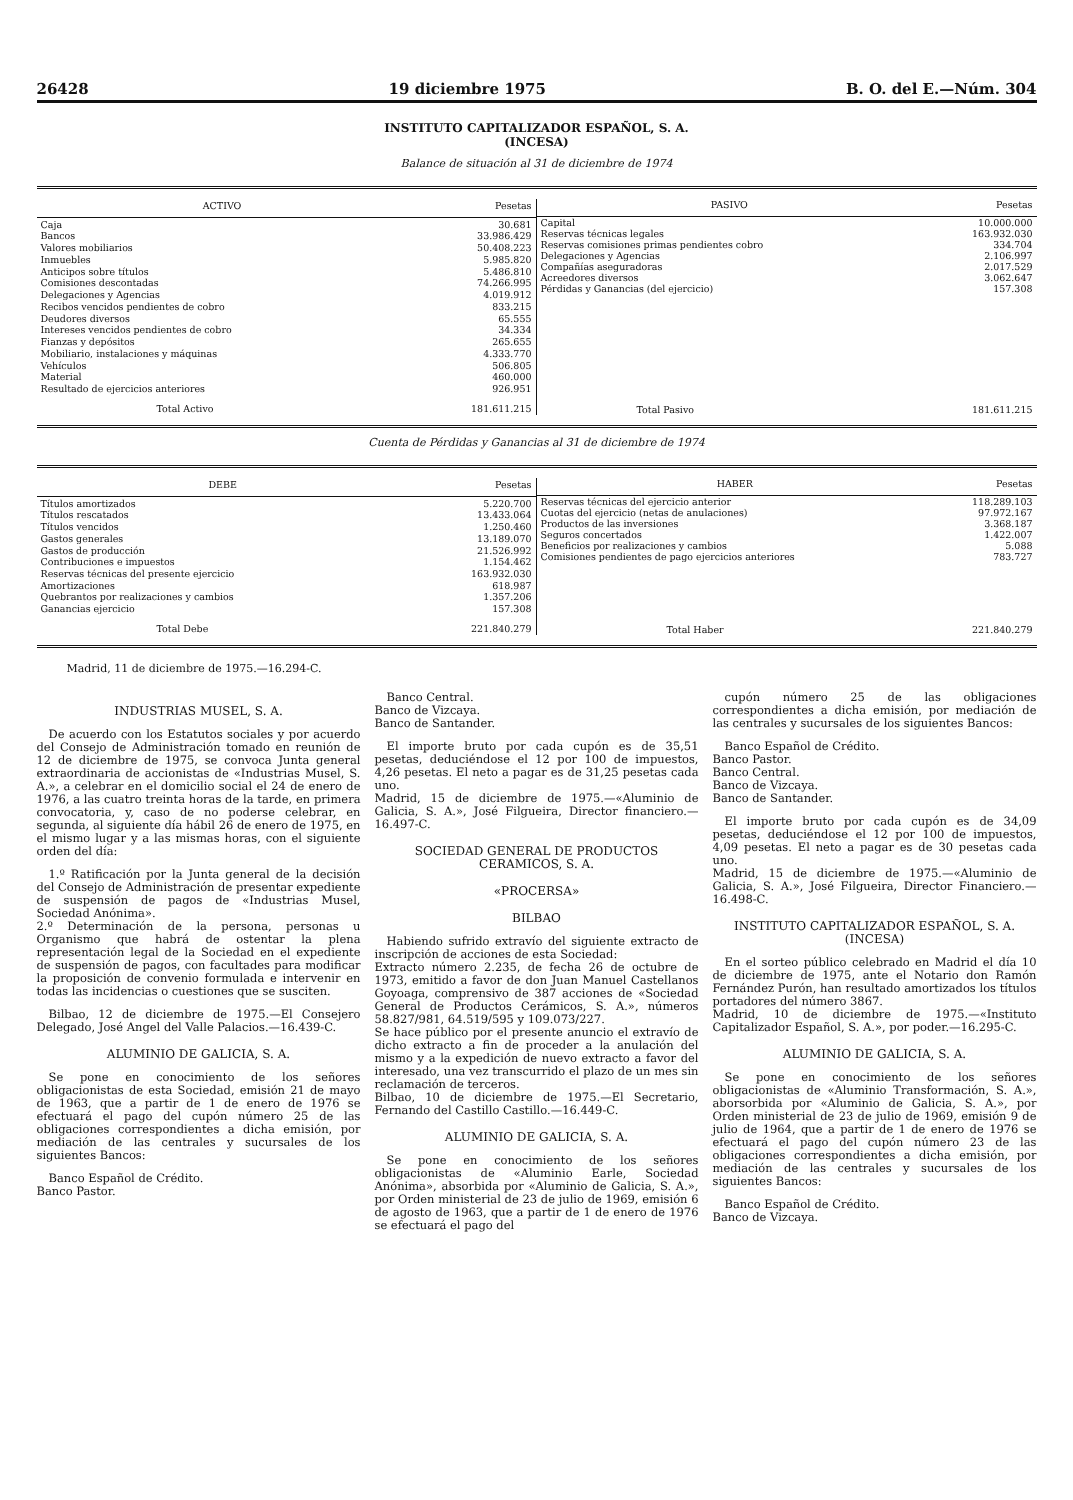26428 19 diciembre 1975 B. O. del E.—Núm. 304
INSTITUTO CAPITALIZADOR ESPAÑOL, S. A.
(INCESA)
Balance de situación al 31 de diciembre de 1974
| ACTIVO | Pesetas |
| --- | --- |
| Caja | 30.681 |
| Bancos | 33.986.429 |
| Valores mobiliarios | 50.408.223 |
| Inmuebles | 5.985.820 |
| Anticipos sobre títulos | 5.486.810 |
| Comisiones descontadas | 74.266.995 |
| Delegaciones y Agencias | 4.019.912 |
| Recibos vencidos pendientes de cobro | 833.215 |
| Deudores diversos | 65.555 |
| Intereses vencidos pendientes de cobro | 34.334 |
| Fianzas y depósitos | 265.655 |
| Mobiliario, instalaciones y máquinas | 4.333.770 |
| Vehículos | 506.805 |
| Material | 460.000 |
| Resultado de ejercicios anteriores | 926.951 |
| Total Activo | 181.611.215 |
| PASIVO | Pesetas |
| --- | --- |
| Capital | 10.000.000 |
| Reservas técnicas legales | 163.932.030 |
| Reservas comisiones primas pendientes cobro | 334.704 |
| Delegaciones y Agencias | 2.106.997 |
| Compañías aseguradoras | 2.017.529 |
| Acreedores diversos | 3.062.647 |
| Pérdidas y Ganancias (del ejercicio) | 157.308 |
| Total Pasivo | 181.611.215 |
Cuenta de Pérdidas y Ganancias al 31 de diciembre de 1974
| DEBE | Pesetas |
| --- | --- |
| Títulos amortizados | 5.220.700 |
| Títulos rescatados | 13.433.064 |
| Títulos vencidos | 1.250.460 |
| Gastos generales | 13.189.070 |
| Gastos de producción | 21.526.992 |
| Contribuciones e impuestos | 1.154.462 |
| Reservas técnicas del presente ejercicio | 163.932.030 |
| Amortizaciones | 618.987 |
| Quebrantos por realizaciones y cambios | 1.357.206 |
| Ganancias ejercicio | 157.308 |
| Total Debe | 221.840.279 |
| HABER | Pesetas |
| --- | --- |
| Reservas técnicas del ejercicio anterior | 118.289.103 |
| Cuotas del ejercicio (netas de anulaciones) | 97.972.167 |
| Productos de las inversiones | 3.368.187 |
| Seguros concertados | 1.422.007 |
| Beneficios por realizaciones y cambios | 5.088 |
| Comisiones pendientes de pago ejercicios anteriores | 783.727 |
| Total Haber | 221.840.279 |
Madrid, 11 de diciembre de 1975.—16.294-C.
INDUSTRIAS MUSEL, S. A.
De acuerdo con los Estatutos sociales y por acuerdo del Consejo de Administración tomado en reunión de 12 de diciembre de 1975, se convoca Junta general extraordinaria de accionistas de «Industrias Musel, S. A.», a celebrar en el domicilio social el 24 de enero de 1976, a las cuatro treinta horas de la tarde, en primera convocatoria, y, caso de no poderse celebrar, en segunda, al siguiente día hábil 26 de enero de 1975, en el mismo lugar y a las mismas horas, con el siguiente orden del día:
1.º Ratificación por la Junta general de la decisión del Consejo de Administración de presentar expediente de suspensión de pagos de «Industrias Musel, Sociedad Anónima».
2.º Determinación de la persona, personas u Organismo que habrá de ostentar la plena representación legal de la Sociedad en el expediente de suspensión de pagos, con facultades para modificar la proposición de convenio formulada e intervenir en todas las incidencias o cuestiones que se susciten.
Bilbao, 12 de diciembre de 1975.—El Consejero Delegado, José Angel del Valle Palacios.—16.439-C.
ALUMINIO DE GALICIA, S. A.
Se pone en conocimiento de los señores obligacionistas de esta Sociedad, emisión 21 de mayo de 1963, que a partir de 1 de enero de 1976 se efectuará el pago del cupón número 25 de las obligaciones correspondientes a dicha emisión, por mediación de las centrales y sucursales de los siguientes Bancos:
Banco Español de Crédito.
Banco Pastor.
Banco Central.
Banco de Vizcaya.
Banco de Santander.
El importe bruto por cada cupón es de 35,51 pesetas, deduciéndose el 12 por 100 de impuestos, 4,26 pesetas. El neto a pagar es de 31,25 pesetas cada uno.
Madrid, 15 de diciembre de 1975.—«Aluminio de Galicia, S. A.», José Filgueira, Director financiero.—16.497-C.
SOCIEDAD GENERAL DE PRODUCTOS CERAMICOS, S. A.
«PROCERSA»
BILBAO
Habiendo sufrido extravío del siguiente extracto de inscripción de acciones de esta Sociedad:
Extracto número 2.235, de fecha 26 de octubre de 1973, emitido a favor de don Juan Manuel Castellanos Goyoaga, comprensivo de 387 acciones de «Sociedad General de Productos Cerámicos, S. A.», números 58.827/981, 64.519/595 y 109.073/227.
Se hace público por el presente anuncio el extravío de dicho extracto a fin de proceder a la anulación del mismo y a la expedición de nuevo extracto a favor del interesado, una vez transcurrido el plazo de un mes sin reclamación de terceros.
Bilbao, 10 de diciembre de 1975.—El Secretario, Fernando del Castillo Castillo.—16.449-C.
ALUMINIO DE GALICIA, S. A.
Se pone en conocimiento de los señores obligacionistas de «Aluminio Earle, Sociedad Anónima», absorbida por «Aluminio de Galicia, S. A.», por Orden ministerial de 23 de julio de 1969, emisión 6 de agosto de 1963, que a partir de 1 de enero de 1976 se efectuará el pago del
cupón número 25 de las obligaciones correspondientes a dicha emisión, por mediación de las centrales y sucursales de los siguientes Bancos:
Banco Español de Crédito.
Banco Pastor.
Banco Central.
Banco de Vizcaya.
Banco de Santander.
El importe bruto por cada cupón es de 34,09 pesetas, deduciéndose el 12 por 100 de impuestos, 4,09 pesetas. El neto a pagar es de 30 pesetas cada uno.
Madrid, 15 de diciembre de 1975.—«Aluminio de Galicia, S. A.», José Filgueira, Director Financiero.—16.498-C.
INSTITUTO CAPITALIZADOR ESPAÑOL, S. A. (INCESA)
En el sorteo público celebrado en Madrid el día 10 de diciembre de 1975, ante el Notario don Ramón Fernández Purón, han resultado amortizados los títulos portadores del número 3867.
Madrid, 10 de diciembre de 1975.—«Instituto Capitalizador Español, S. A.», por poder.—16.295-C.
ALUMINIO DE GALICIA, S. A.
Se pone en conocimiento de los señores obligacionistas de «Aluminio Transformación, S. A.», aborsorbida por «Aluminio de Galicia, S. A.», por Orden ministerial de 23 de julio de 1969, emisión 9 de julio de 1964, que a partir de 1 de enero de 1976 se efectuará el pago del cupón número 23 de las obligaciones correspondientes a dicha emisión, por mediación de las centrales y sucursales de los siguientes Bancos:
Banco Español de Crédito.
Banco de Vizcaya.